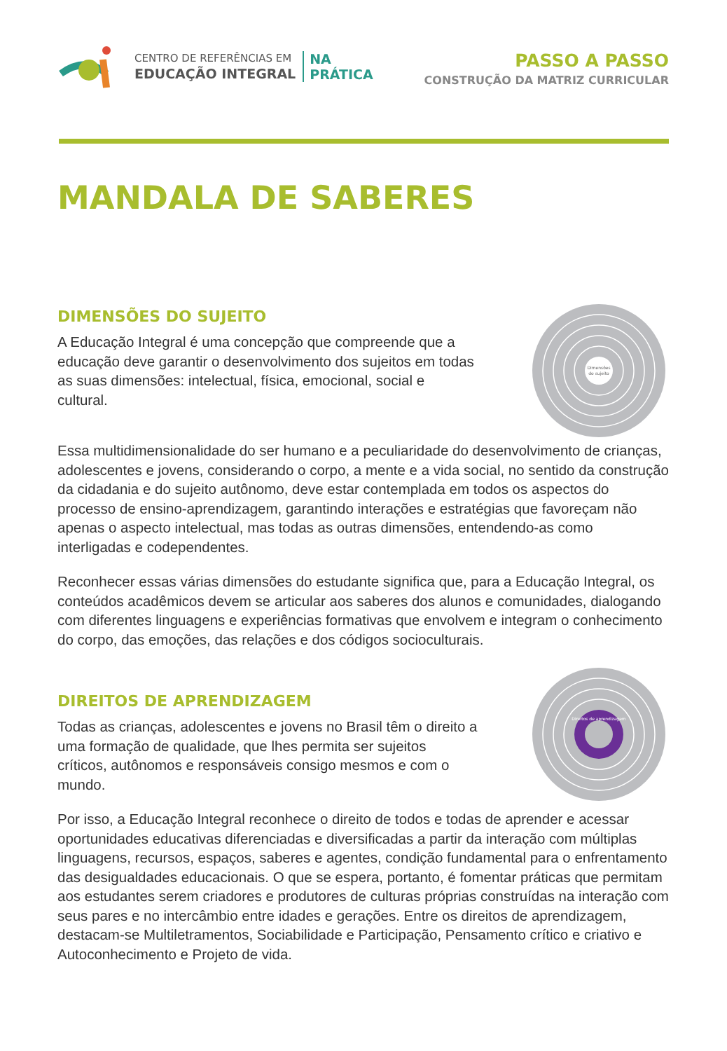CENTRO DE REFERÊNCIAS EM
EDUCAÇÃO INTEGRAL
NA
PRÁTICA
PASSO A PASSO
CONSTRUÇÃO DA MATRIZ CURRICULAR
MANDALA DE SABERES
DIMENSÕES DO SUJEITO
A Educação Integral é uma concepção que compreende que a educação deve garantir o desenvolvimento dos sujeitos em todas as suas dimensões: intelectual, física, emocional, social e cultural.
Dimensões
do sujeito
Essa multidimensionalidade do ser humano e a peculiaridade do desenvolvimento de crianças, adolescentes e jovens, considerando o corpo, a mente e a vida social, no sentido da construção da cidadania e do sujeito autônomo, deve estar contemplada em todos os aspectos do processo de ensino-aprendizagem, garantindo interações e estratégias que favoreçam não apenas o aspecto intelectual, mas todas as outras dimensões, entendendo-as como interligadas e codependentes.
Reconhecer essas várias dimensões do estudante significa que, para a Educação Integral, os conteúdos acadêmicos devem se articular aos saberes dos alunos e comunidades, dialogando com diferentes linguagens e experiências formativas que envolvem e integram o conhecimento do corpo, das emoções, das relações e dos códigos socioculturais.
DIREITOS DE APRENDIZAGEM
Todas as crianças, adolescentes e jovens no Brasil têm o direito a uma formação de qualidade, que lhes permita ser sujeitos críticos, autônomos e responsáveis consigo mesmos e com o mundo.
Direitos de aprendizagem
Por isso, a Educação Integral reconhece o direito de todos e todas de aprender e acessar oportunidades educativas diferenciadas e diversificadas a partir da interação com múltiplas linguagens, recursos, espaços, saberes e agentes, condição fundamental para o enfrentamento das desigualdades educacionais. O que se espera, portanto, é fomentar práticas que permitam aos estudantes serem criadores e produtores de culturas próprias construídas na interação com seus pares e no intercâmbio entre idades e gerações. Entre os direitos de aprendizagem, destacam-se Multiletramentos, Sociabilidade e Participação, Pensamento crítico e criativo e Autoconhecimento e Projeto de vida.